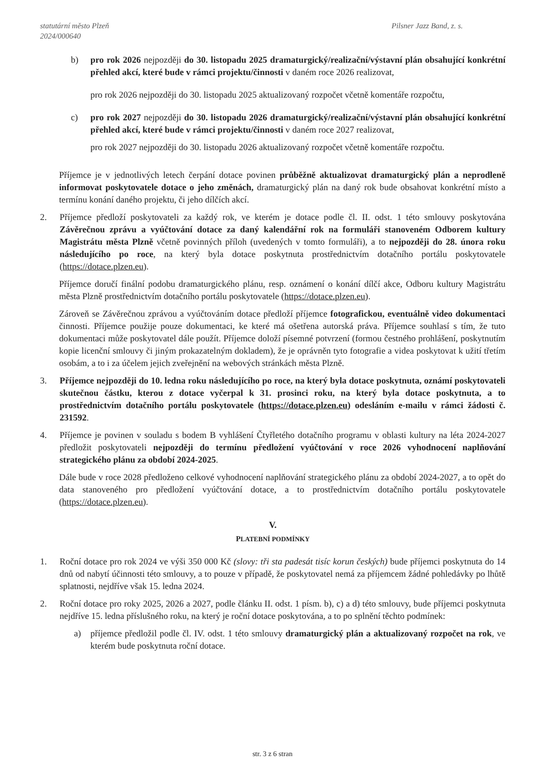statutární město Plzeň
2024/000640
Pilsner Jazz Band, z. s.
b) pro rok 2026 nejpozději do 30. listopadu 2025 dramaturgický/realizační/výstavní plán obsahující konkrétní přehled akcí, které bude v rámci projektu/činnosti v daném roce 2026 realizovat,
pro rok 2026 nejpozději do 30. listopadu 2025 aktualizovaný rozpočet včetně komentáře rozpočtu,
c) pro rok 2027 nejpozději do 30. listopadu 2026 dramaturgický/realizační/výstavní plán obsahující konkrétní přehled akcí, které bude v rámci projektu/činnosti v daném roce 2027 realizovat,
pro rok 2027 nejpozději do 30. listopadu 2026 aktualizovaný rozpočet včetně komentáře rozpočtu.
Příjemce je v jednotlivých letech čerpání dotace povinen průběžně aktualizovat dramaturgický plán a neprodleně informovat poskytovatele dotace o jeho změnách, dramaturgický plán na daný rok bude obsahovat konkrétní místo a termínu konání daného projektu, či jeho dílčích akcí.
2. Příjemce předloží poskytovateli za každý rok, ve kterém je dotace podle čl. II. odst. 1 této smlouvy poskytována Závěrečnou zprávu a vyúčtování dotace za daný kalendářní rok na formuláři stanoveném Odborem kultury Magistrátu města Plzně včetně povinných příloh (uvedených v tomto formuláři), a to nejpozději do 28. února roku následujícího po roce, na který byla dotace poskytnuta prostřednictvím dotačního portálu poskytovatele (https://dotace.plzen.eu).
Příjemce doručí finální podobu dramaturgického plánu, resp. oznámení o konání dílčí akce, Odboru kultury Magistrátu města Plzně prostřednictvím dotačního portálu poskytovatele (https://dotace.plzen.eu).
Zároveň se Závěrečnou zprávou a vyúčtováním dotace předloží příjemce fotografickou, eventuálně video dokumentaci činnosti. Příjemce použije pouze dokumentaci, ke které má ošetřena autorská práva. Příjemce souhlasí s tím, že tuto dokumentaci může poskytovatel dále použít. Příjemce doloží písemné potvrzení (formou čestného prohlášení, poskytnutím kopie licenční smlouvy či jiným prokazatelným dokladem), že je oprávněn tyto fotografie a videa poskytovat k užití třetím osobám, a to i za účelem jejich zveřejnění na webových stránkách města Plzně.
3. Příjemce nejpozději do 10. ledna roku následujícího po roce, na který byla dotace poskytnuta, oznámí poskytovateli skutečnou částku, kterou z dotace vyčerpal k 31. prosinci roku, na který byla dotace poskytnuta, a to prostřednictvím dotačního portálu poskytovatele (https://dotace.plzen.eu) odesláním e-mailu v rámci žádosti č. 231592.
4. Příjemce je povinen v souladu s bodem B vyhlášení Čtyřletého dotačního programu v oblasti kultury na léta 2024-2027 předložit poskytovateli nejpozději do termínu předložení vyúčtování v roce 2026 vyhodnocení naplňování strategického plánu za období 2024-2025.
Dále bude v roce 2028 předloženo celkové vyhodnocení naplňování strategického plánu za období 2024-2027, a to opět do data stanoveného pro předložení vyúčtování dotace, a to prostřednictvím dotačního portálu poskytovatele (https://dotace.plzen.eu).
V.
PLATEBNÍ PODMÍNKY
1. Roční dotace pro rok 2024 ve výši 350 000 Kč (slovy: tři sta padesát tisíc korun českých) bude příjemci poskytnuta do 14 dnů od nabytí účinnosti této smlouvy, a to pouze v případě, že poskytovatel nemá za příjemcem žádné pohledávky po lhůtě splatnosti, nejdříve však 15. ledna 2024.
2. Roční dotace pro roky 2025, 2026 a 2027, podle článku II. odst. 1 písm. b), c) a d) této smlouvy, bude příjemci poskytnuta nejdříve 15. ledna příslušného roku, na který je roční dotace poskytována, a to po splnění těchto podmínek:
a) příjemce předložil podle čl. IV. odst. 1 této smlouvy dramaturgický plán a aktualizovaný rozpočet na rok, ve kterém bude poskytnuta roční dotace.
str. 3 z 6 stran